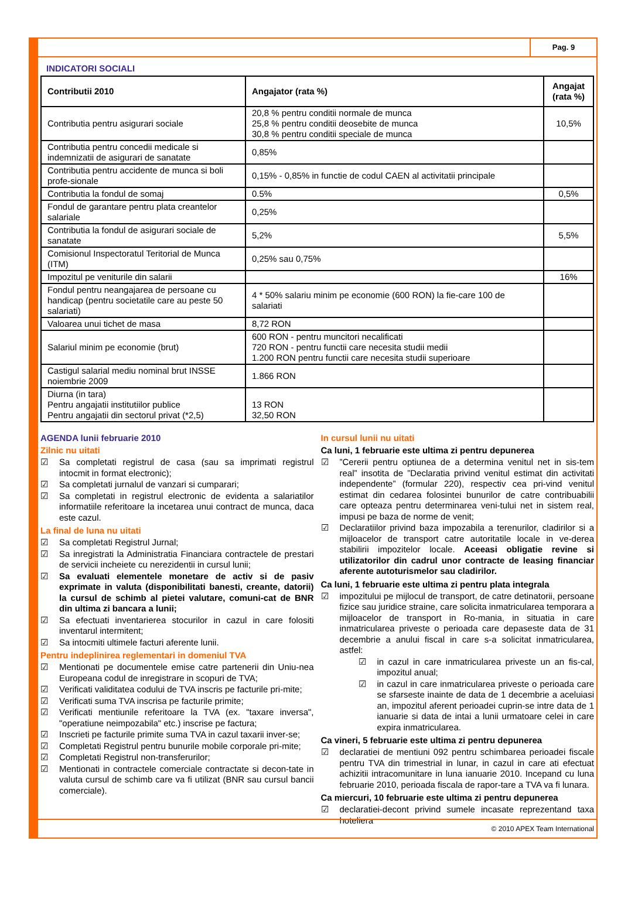Pag. 9
INDICATORI SOCIALI
| Contributii 2010 | Angajator (rata %) | Angajat (rata %) |
| --- | --- | --- |
| Contributia pentru asigurari sociale | 20,8 % pentru conditii normale de munca 25,8 % pentru conditii deosebite de munca 30,8 % pentru conditii speciale de munca | 10,5% |
| Contributia pentru concedii medicale si indemnizatii de asigurari de sanatate | 0,85% | |
| Contributia pentru accidente de munca si boli profe-sionale | 0,15% - 0,85% in functie de codul CAEN al activitatii principale | |
| Contributia la fondul de somaj | 0.5% | 0,5% |
| Fondul de garantare pentru plata creantelor salariale | 0,25% | |
| Contributia la fondul de asigurari sociale de sanatate | 5,2% | 5,5% |
| Comisionul Inspectoratul Teritorial de Munca (ITM) | 0,25% sau 0,75% | |
| Impozitul pe veniturile din salarii | | 16% |
| Fondul pentru neangajarea de persoane cu handicap (pentru societatile care au peste 50 salariati) | 4 * 50% salariu minim pe economie (600 RON) la fie-care 100 de salariati | |
| Valoarea unui tichet de masa | 8,72 RON | |
| Salariul minim pe economie (brut) | 600 RON - pentru muncitori necalificati 720 RON - pentru functii care necesita studii medii 1.200 RON pentru functii care necesita studii superioare | |
| Castigul salarial mediu nominal brut INSSE noiembrie 2009 | 1.866 RON | |
| Diurna (in tara) Pentru angajatii institutiilor publice Pentru angajatii din sectorul privat (*2,5) | 13 RON 32,50 RON | |
AGENDA lunii februarie 2010
Zilnic nu uitati
☑ Sa completati registrul de casa (sau sa imprimati registrul intocmit in format electronic);
☑ Sa completati jurnalul de vanzari si cumparari;
☑ Sa completati in registrul electronic de evidenta a salariatilor informatiile referitoare la incetarea unui contract de munca, daca este cazul.
La final de luna nu uitati
☑ Sa completati Registrul Jurnal;
☑ Sa inregistrati la Administratia Financiara contractele de prestari de servicii incheiete cu nerezidentii in cursul lunii;
☑ Sa evaluati elementele monetare de activ si de pasiv exprimate in valuta (disponibilitati banesti, creante, datorii) la cursul de schimb al pietei valutare, comuni-cat de BNR din ultima zi bancara a lunii;
☑ Sa efectuati inventarierea stocurilor in cazul in care folositi inventarul intermitent;
☑ Sa intocmiti ultimele facturi aferente lunii.
Pentru indeplinirea reglementari in domeniul TVA
☑ Mentionati pe documentele emise catre partenerii din Uniu-nea Europeana codul de inregistrare in scopuri de TVA;
☑ Verificati validitatea codului de TVA inscris pe facturile pri-mite;
☑ Verificati suma TVA inscrisa pe facturile primite;
☑ Verificati mentiunile referitoare la TVA (ex. "taxare inversa", "operatiune neimpozabila" etc.) inscrise pe factura;
☑ Inscrieti pe facturile primite suma TVA in cazul taxarii inver-se;
☑ Completati Registrul pentru bunurile mobile corporale pri-mite;
☑ Completati Registrul non-transferurilor;
☑ Mentionati in contractele comerciale contractate si decon-tate in valuta cursul de schimb care va fi utilizat (BNR sau cursul bancii comerciale).
In cursul lunii nu uitati
Ca luni, 1 februarie este ultima zi pentru depunerea
☑”Cererii pentru optiunea de a determina venitul net in sis-tem real” insotita de ”Declaratia privind venitul estimat din activitati independente” (formular 220), respectiv cea pri-vind venitul estimat din cedarea folosintei bunurilor de catre contribuabilii care opteaza pentru determinarea veni-tului net in sistem real, impusi pe baza de norme de venit;
☑ Declaratiilor privind baza impozabila a terenurilor, cladirilor si a mijloacelor de transport catre autoritatile locale in ve-derea stabilirii impozitelor locale. Aceeasi obligatie revine si utilizatorilor din cadrul unor contracte de leasing financiar aferente autoturismelor sau cladirilor.
Ca luni, 1 februarie este ultima zi pentru plata integrala
☑ impozitului pe mijlocul de transport, de catre detinatorii, persoane fizice sau juridice straine, care solicita inmatricularea temporara a mijloacelor de transport in Ro-mania, in situatia in care inmatricularea priveste o perioada care depaseste data de 31 decembrie a anului fiscal in care s-a solicitat inmatricularea, astfel:
☑ in cazul in care inmatricularea priveste un an fis-cal, impozitul anual;
☑ in cazul in care inmatricularea priveste o perioada care se sfarseste inainte de data de 1 decembrie a aceluiasi an, impozitul aferent perioadei cuprin-se intre data de 1 ianuarie si data de intai a lunii urmatoare celei in care expira inmatricularea.
Ca vineri, 5 februarie este ultima zi pentru depunerea
☑ declaratiei de mentiuni 092 pentru schimbarea perioadei fiscale pentru TVA din trimestrial in lunar, in cazul in care ati efectuat achizitii intracomunitare in luna ianuarie 2010. Incepand cu luna februarie 2010, perioada fiscala de rapor-tare a TVA va fi lunara.
Ca miercuri, 10 februarie este ultima zi pentru depunerea
☑ declaratiei-decont privind sumele incasate reprezentand taxa hoteliera
© 2010 APEX Team International